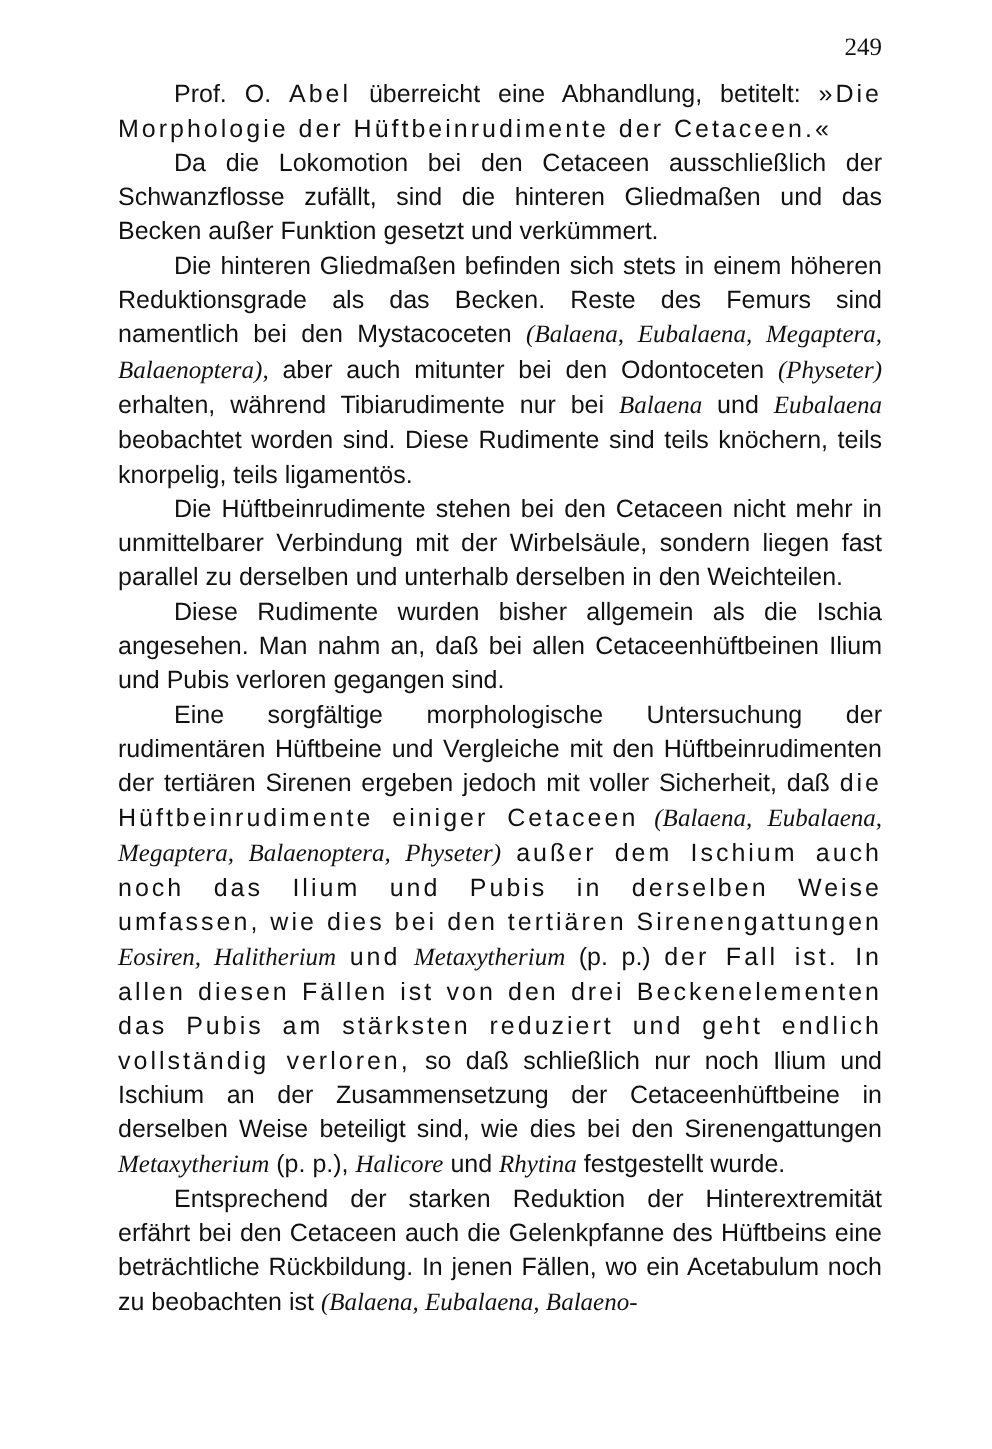249
Prof. O. Abel überreicht eine Abhandlung, betitelt: »Die Morphologie der Hüftbeinrudimente der Cetaceen.«
Da die Lokomotion bei den Cetaceen ausschließlich der Schwanzflosse zufällt, sind die hinteren Gliedmaßen und das Becken außer Funktion gesetzt und verkümmert.
Die hinteren Gliedmaßen befinden sich stets in einem höheren Reduktionsgrade als das Becken. Reste des Femurs sind namentlich bei den Mystacoceten (Balaena, Eubalaena, Megaptera, Balaenoptera), aber auch mitunter bei den Odontoceten (Physeter) erhalten, während Tibiarudimente nur bei Balaena und Eubalaena beobachtet worden sind. Diese Rudimente sind teils knöchern, teils knorpelig, teils ligamentös.
Die Hüftbeinrudimente stehen bei den Cetaceen nicht mehr in unmittelbarer Verbindung mit der Wirbelsäule, sondern liegen fast parallel zu derselben und unterhalb derselben in den Weichteilen.
Diese Rudimente wurden bisher allgemein als die Ischia angesehen. Man nahm an, daß bei allen Cetaceenhüftbeinen Ilium und Pubis verloren gegangen sind.
Eine sorgfältige morphologische Untersuchung der rudimentären Hüftbeine und Vergleiche mit den Hüftbeinrudimenten der tertiären Sirenen ergeben jedoch mit voller Sicherheit, daß die Hüftbeinrudimente einiger Cetaceen (Balaena, Eubalaena, Megaptera, Balaenoptera, Physeter) außer dem Ischium auch noch das Ilium und Pubis in derselben Weise umfassen, wie dies bei den tertiären Sirenengattungen Eosiren, Halitherium und Metaxytherium (p. p.) der Fall ist. In allen diesen Fällen ist von den drei Beckenelementen das Pubis am stärksten reduziert und geht endlich vollständig verloren, so daß schließlich nur noch Ilium und Ischium an der Zusammensetzung der Cetaceenhüftbeine in derselben Weise beteiligt sind, wie dies bei den Sirenengattungen Metaxytherium (p. p.), Halicore und Rhytina festgestellt wurde.
Entsprechend der starken Reduktion der Hinterextremität erfährt bei den Cetaceen auch die Gelenkpfanne des Hüftbeins eine beträchtliche Rückbildung. In jenen Fällen, wo ein Acetabulum noch zu beobachten ist (Balaena, Eubalaena, Balaeno-